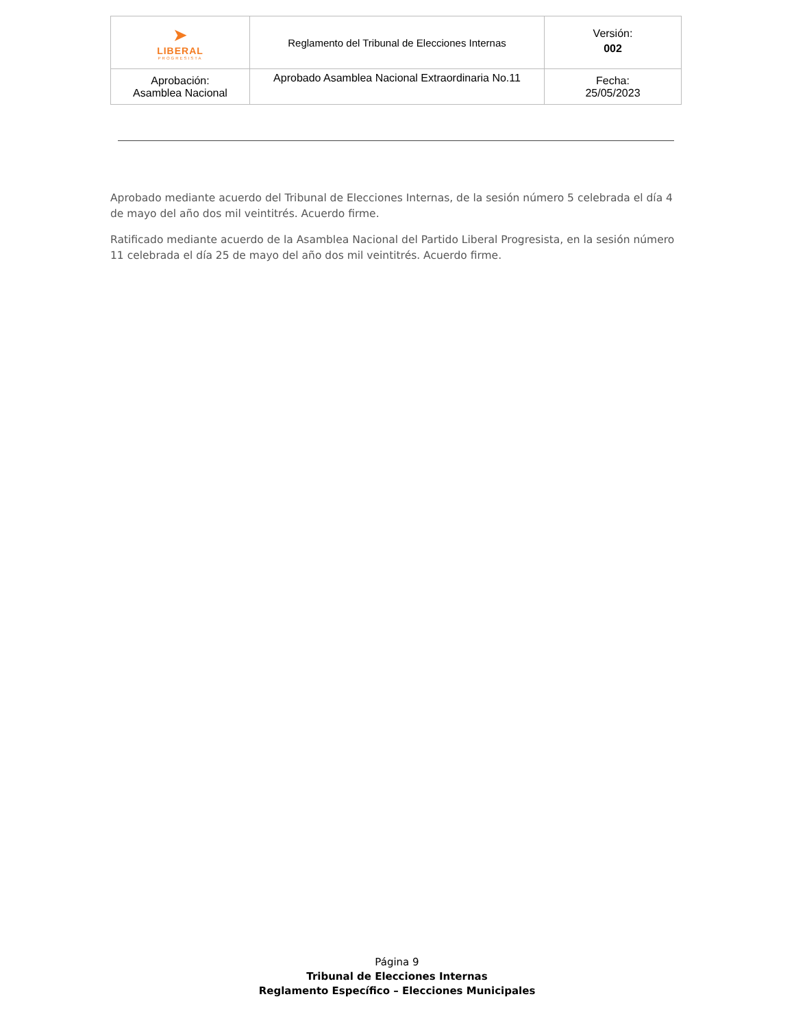| ➤ LIBERAL PROGRESISTA | Reglamento del Tribunal de Elecciones Internas | Versión: 002 |
| Aprobación: Asamblea Nacional | Aprobado Asamblea Nacional Extraordinaria No.11 | Fecha: 25/05/2023 |
Aprobado mediante acuerdo del Tribunal de Elecciones Internas, de la sesión número 5 celebrada el día 4 de mayo del año dos mil veintitrés. Acuerdo firme.
Ratificado mediante acuerdo de la Asamblea Nacional del Partido Liberal Progresista, en la sesión número 11 celebrada el día 25 de mayo del año dos mil veintitrés. Acuerdo firme.
Página 9
Tribunal de Elecciones Internas
Reglamento Específico – Elecciones Municipales